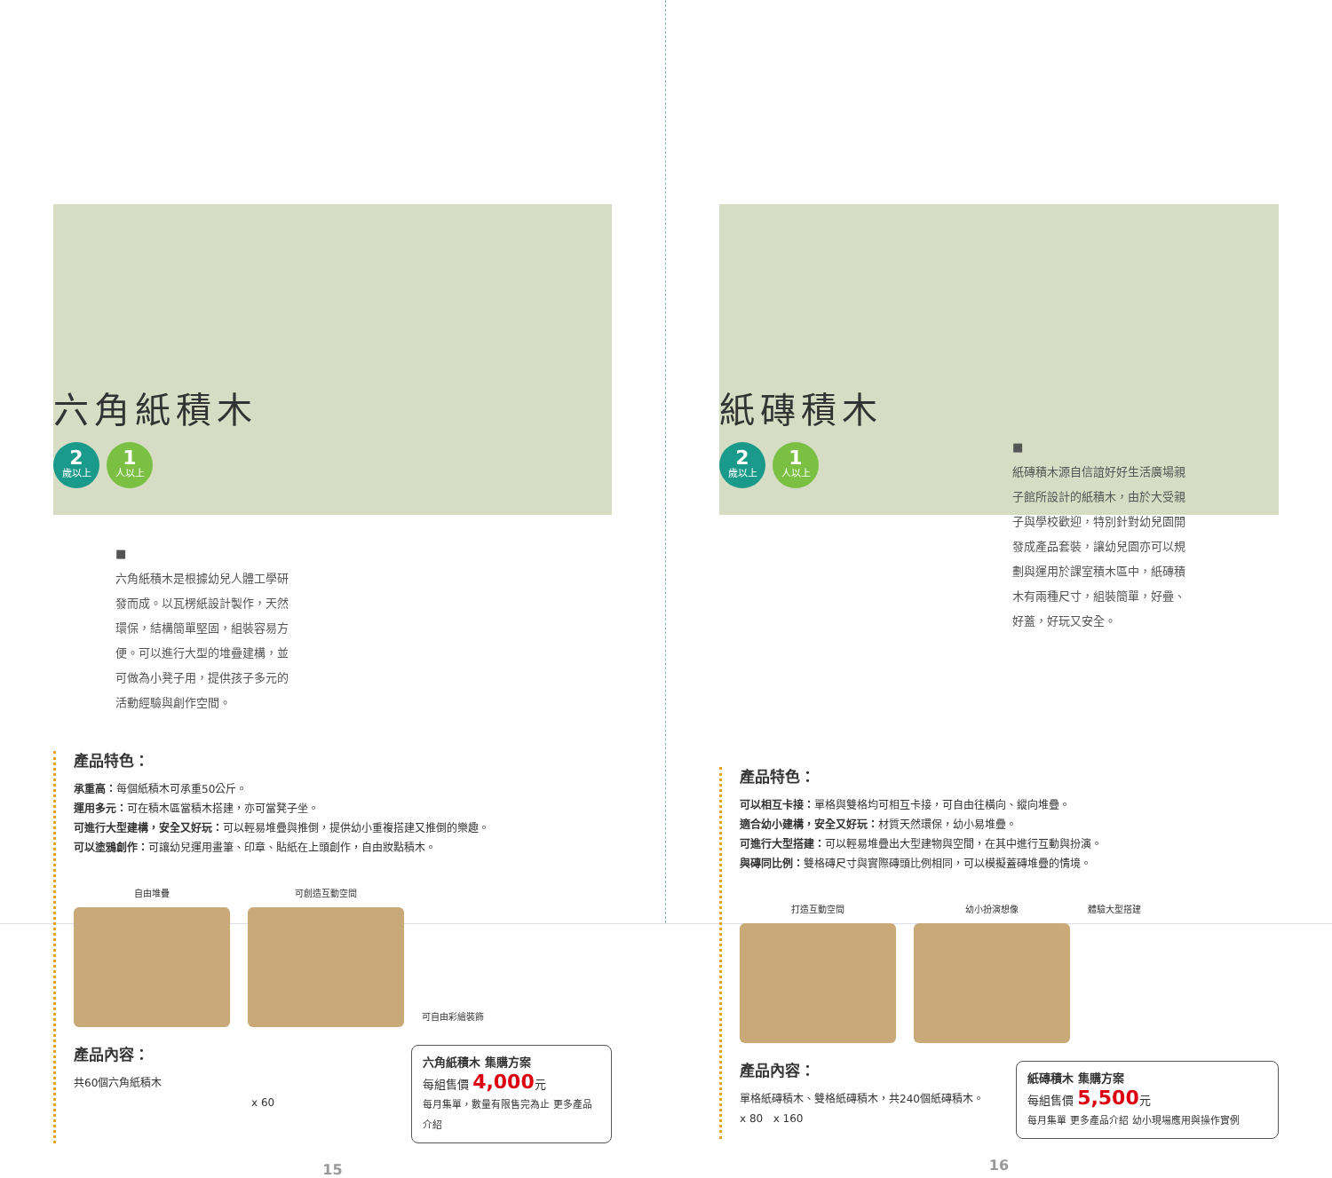六角紙積木
2
歲以上
1
人以上
■
六角紙積木是根據幼兒人體工學研發而成。以瓦楞紙設計製作，天然環保，結構簡單堅固，組裝容易方便。可以進行大型的堆疊建構，並可做為小凳子用，提供孩子多元的活動經驗與創作空間。
產品特色：
承重高：每個紙積木可承重50公斤。
運用多元：可在積木區當積木搭建，亦可當凳子坐。
可進行大型建構，安全又好玩：可以輕易堆疊與推倒，提供幼小重複搭建又推倒的樂趣。
可以塗鴉創作：可讓幼兒運用畫筆、印章、貼紙在上頭創作，自由妝點積木。
自由堆疊 可創造互動空間 可自由彩繪裝飾
產品內容：
共60個六角紙積木
x 60
六角紙積木 集購方案
每組售價 4,000元
每月集單，數量有限售完為止 更多產品介紹
15
紙磚積木
2
歲以上
1
人以上
■
紙磚積木源自信誼好好生活廣場親子館所設計的紙積木，由於大受親子與學校歡迎，特別針對幼兒園開發成產品套裝，讓幼兒園亦可以規劃與運用於課室積木區中，紙磚積木有兩種尺寸，組裝簡單，好疊、好蓋，好玩又安全。
產品特色：
可以相互卡接：單格與雙格均可相互卡接，可自由往橫向、縱向堆疊。
適合幼小建構，安全又好玩：材質天然環保，幼小易堆疊。
可進行大型搭建：可以輕易堆疊出大型建物與空間，在其中進行互動與扮演。
與磚同比例：雙格磚尺寸與實際磚頭比例相同，可以模擬蓋磚堆疊的情境。
打造互動空間 幼小扮演想像 體驗大型搭建
產品內容：
單格紙磚積木、雙格紙磚積木，共240個紙磚積木。
x 80 x 160
紙磚積木 集購方案
每組售價 5,500元
每月集單 更多產品介紹 幼小現場應用與操作實例
16